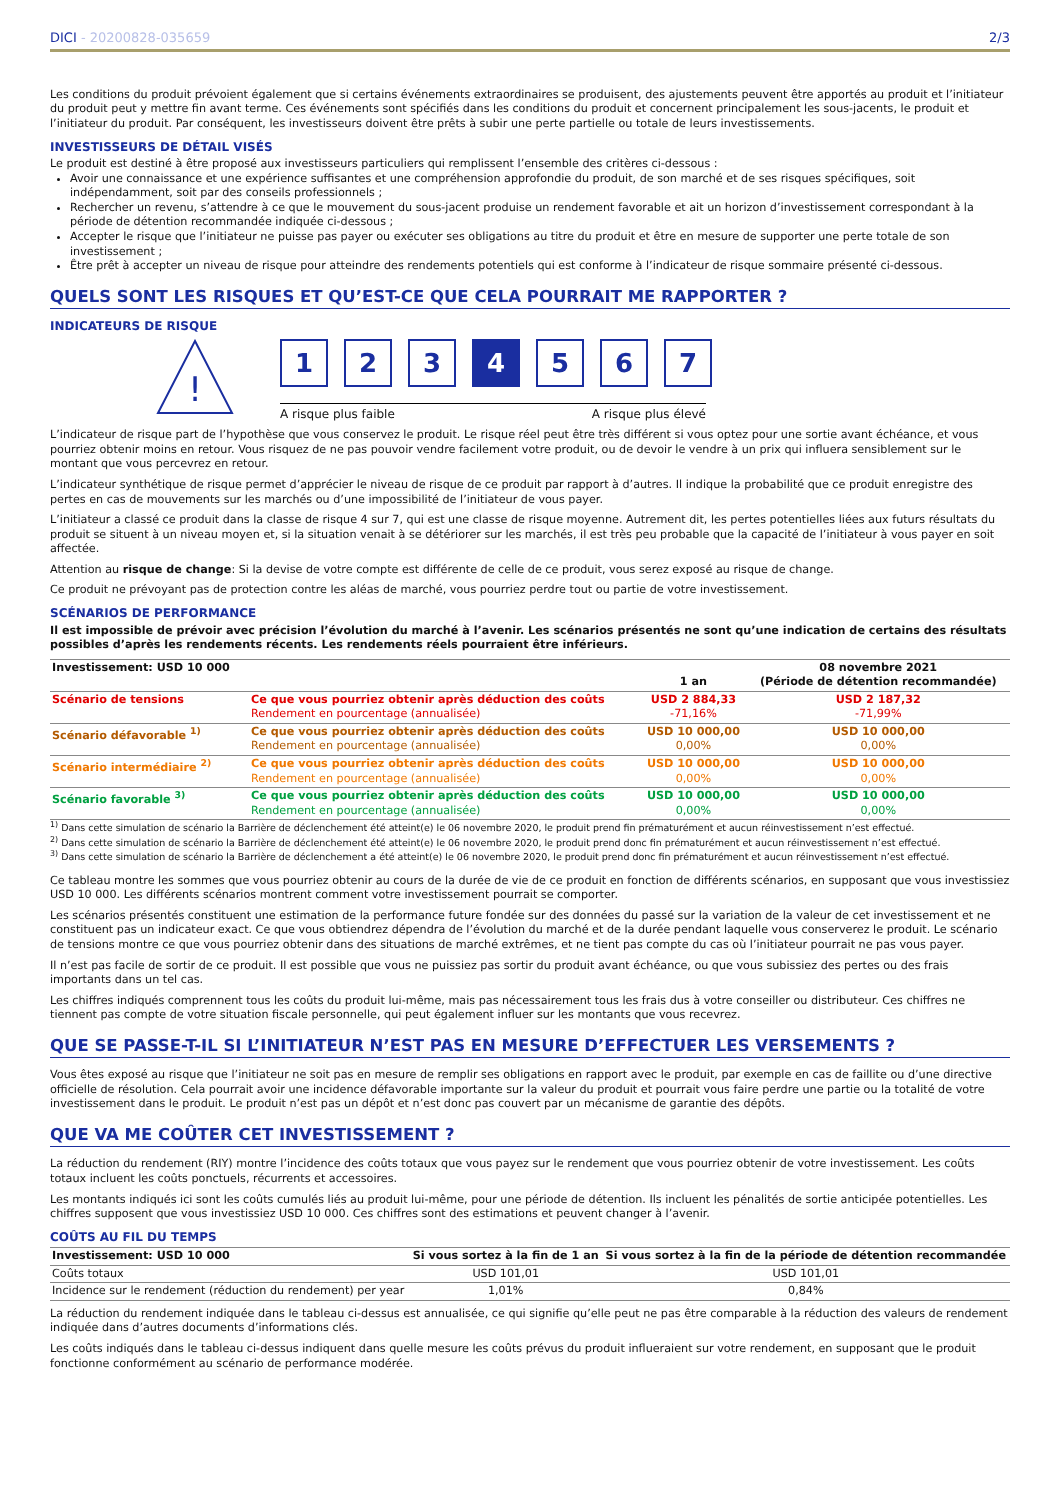DICI - 20200828-035659 2/3
Les conditions du produit prévoient également que si certains événements extraordinaires se produisent, des ajustements peuvent être apportés au produit et l’initiateur du produit peut y mettre fin avant terme. Ces événements sont spécifiés dans les conditions du produit et concernent principalement les sous-jacents, le produit et l’initiateur du produit. Par conséquent, les investisseurs doivent être prêts à subir une perte partielle ou totale de leurs investissements.
INVESTISSEURS DE DÉTAIL VISÉS
Le produit est destiné à être proposé aux investisseurs particuliers qui remplissent l’ensemble des critères ci-dessous :
Avoir une connaissance et une expérience suffisantes et une compréhension approfondie du produit, de son marché et de ses risques spécifiques, soit indépendamment, soit par des conseils professionnels ;
Rechercher un revenu, s’attendre à ce que le mouvement du sous-jacent produise un rendement favorable et ait un horizon d’investissement correspondant à la période de détention recommandée indiquée ci-dessous ;
Accepter le risque que l’initiateur ne puisse pas payer ou exécuter ses obligations au titre du produit et être en mesure de supporter une perte totale de son investissement ;
Être prêt à accepter un niveau de risque pour atteindre des rendements potentiels qui est conforme à l’indicateur de risque sommaire présenté ci-dessous.
QUELS SONT LES RISQUES ET QU’EST-CE QUE CELA POURRAIT ME RAPPORTER ?
INDICATEURS DE RISQUE
!
1 2 3 4 5 6 7
A risque plus faible A risque plus élevé
L’indicateur de risque part de l’hypothèse que vous conservez le produit. Le risque réel peut être très différent si vous optez pour une sortie avant échéance, et vous pourriez obtenir moins en retour. Vous risquez de ne pas pouvoir vendre facilement votre produit, ou de devoir le vendre à un prix qui influera sensiblement sur le montant que vous percevrez en retour.
L’indicateur synthétique de risque permet d’apprécier le niveau de risque de ce produit par rapport à d’autres. Il indique la probabilité que ce produit enregistre des pertes en cas de mouvements sur les marchés ou d’une impossibilité de l’initiateur de vous payer.
L’initiateur a classé ce produit dans la classe de risque 4 sur 7, qui est une classe de risque moyenne. Autrement dit, les pertes potentielles liées aux futurs résultats du produit se situent à un niveau moyen et, si la situation venait à se détériorer sur les marchés, il est très peu probable que la capacité de l’initiateur à vous payer en soit affectée.
Attention au risque de change: Si la devise de votre compte est différente de celle de ce produit, vous serez exposé au risque de change.
Ce produit ne prévoyant pas de protection contre les aléas de marché, vous pourriez perdre tout ou partie de votre investissement.
SCÉNARIOS DE PERFORMANCE
Il est impossible de prévoir avec précision l’évolution du marché à l’avenir. Les scénarios présentés ne sont qu’une indication de certains des résultats possibles d’après les rendements récents. Les rendements réels pourraient être inférieurs.
| Investissement: USD 10 000 | | 1 an | 08 novembre 2021 (Période de détention recommandée) |
| --- | --- | --- | --- |
| Scénario de tensions | Ce que vous pourriez obtenir après déduction des coûts Rendement en pourcentage (annualisée) | USD 2 884,33 -71,16% | USD 2 187,32 -71,99% |
| Scénario défavorable <sup>1)</sup> | Ce que vous pourriez obtenir après déduction des coûts Rendement en pourcentage (annualisée) | USD 10 000,00 0,00% | USD 10 000,00 0,00% |
| Scénario intermédiaire <sup>2)</sup> | Ce que vous pourriez obtenir après déduction des coûts Rendement en pourcentage (annualisée) | USD 10 000,00 0,00% | USD 10 000,00 0,00% |
| Scénario favorable <sup>3)</sup> | Ce que vous pourriez obtenir après déduction des coûts Rendement en pourcentage (annualisée) | USD 10 000,00 0,00% | USD 10 000,00 0,00% |
<sup>1)</sup> Dans cette simulation de scénario la Barrière de déclenchement été atteint(e) le 06 novembre 2020, le produit prend fin prématurément et aucun réinvestissement n’est effectué.
<sup>2)</sup> Dans cette simulation de scénario la Barrière de déclenchement été atteint(e) le 06 novembre 2020, le produit prend donc fin prématurément et aucun réinvestissement n’est effectué.
<sup>3)</sup> Dans cette simulation de scénario la Barrière de déclenchement a été atteint(e) le 06 novembre 2020, le produit prend donc fin prématurément et aucun réinvestissement n’est effectué.
Ce tableau montre les sommes que vous pourriez obtenir au cours de la durée de vie de ce produit en fonction de différents scénarios, en supposant que vous investissiez USD 10 000. Les différents scénarios montrent comment votre investissement pourrait se comporter.
Les scénarios présentés constituent une estimation de la performance future fondée sur des données du passé sur la variation de la valeur de cet investissement et ne constituent pas un indicateur exact. Ce que vous obtiendrez dépendra de l’évolution du marché et de la durée pendant laquelle vous conserverez le produit. Le scénario de tensions montre ce que vous pourriez obtenir dans des situations de marché extrêmes, et ne tient pas compte du cas où l’initiateur pourrait ne pas vous payer.
Il n’est pas facile de sortir de ce produit. Il est possible que vous ne puissiez pas sortir du produit avant échéance, ou que vous subissiez des pertes ou des frais importants dans un tel cas.
Les chiffres indiqués comprennent tous les coûts du produit lui-même, mais pas nécessairement tous les frais dus à votre conseiller ou distributeur. Ces chiffres ne tiennent pas compte de votre situation fiscale personnelle, qui peut également influer sur les montants que vous recevrez.
QUE SE PASSE-T-IL SI L’INITIATEUR N’EST PAS EN MESURE D’EFFECTUER LES VERSEMENTS ?
Vous êtes exposé au risque que l’initiateur ne soit pas en mesure de remplir ses obligations en rapport avec le produit, par exemple en cas de faillite ou d’une directive officielle de résolution. Cela pourrait avoir une incidence défavorable importante sur la valeur du produit et pourrait vous faire perdre une partie ou la totalité de votre investissement dans le produit. Le produit n’est pas un dépôt et n’est donc pas couvert par un mécanisme de garantie des dépôts.
QUE VA ME COÛTER CET INVESTISSEMENT ?
La réduction du rendement (RIY) montre l’incidence des coûts totaux que vous payez sur le rendement que vous pourriez obtenir de votre investissement. Les coûts totaux incluent les coûts ponctuels, récurrents et accessoires.
Les montants indiqués ici sont les coûts cumulés liés au produit lui-même, pour une période de détention. Ils incluent les pénalités de sortie anticipée potentielles. Les chiffres supposent que vous investissiez USD 10 000. Ces chiffres sont des estimations et peuvent changer à l’avenir.
COÛTS AU FIL DU TEMPS
| Investissement: USD 10 000 | Si vous sortez à la fin de 1 an | Si vous sortez à la fin de la période de détention recommandée |
| --- | --- | --- |
| Coûts totaux | USD 101,01 | USD 101,01 |
| Incidence sur le rendement (réduction du rendement) per year | 1,01% | 0,84% |
La réduction du rendement indiquée dans le tableau ci-dessus est annualisée, ce qui signifie qu’elle peut ne pas être comparable à la réduction des valeurs de rendement indiquée dans d’autres documents d’informations clés.
Les coûts indiqués dans le tableau ci-dessus indiquent dans quelle mesure les coûts prévus du produit influeraient sur votre rendement, en supposant que le produit fonctionne conformément au scénario de performance modérée.